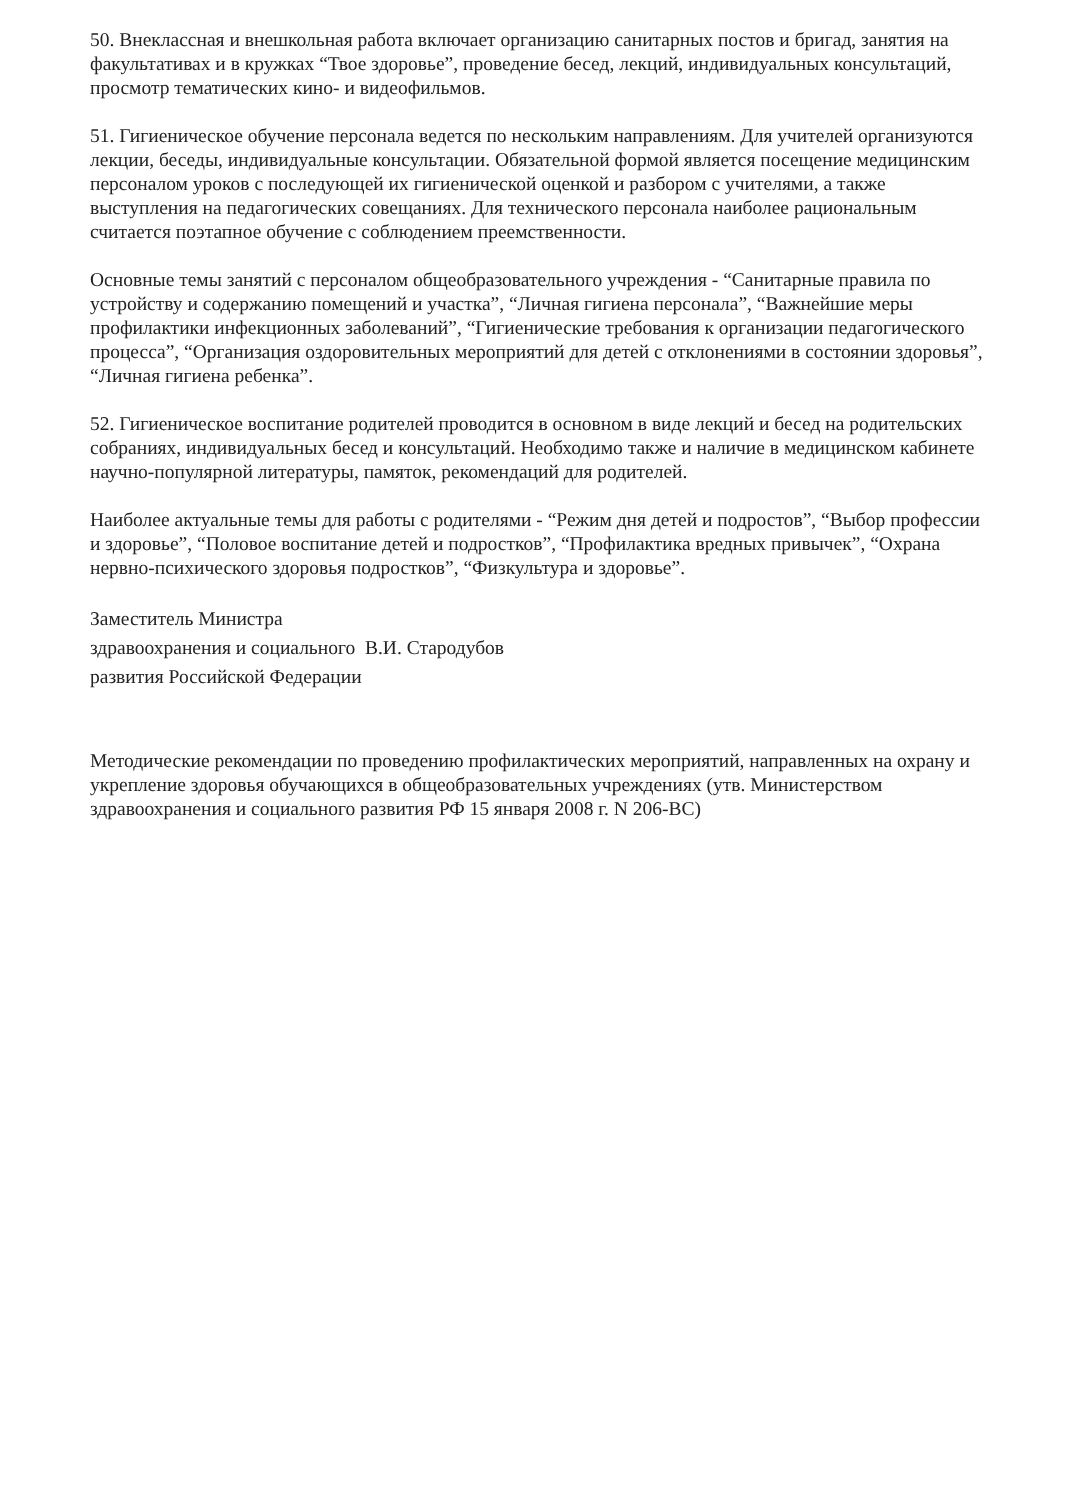50. Внеклассная и внешкольная работа включает организацию санитарных постов и бригад, занятия на факультативах и в кружках “Твое здоровье”, проведение бесед, лекций, индивидуальных консультаций, просмотр тематических кино- и видеофильмов.
51. Гигиеническое обучение персонала ведется по нескольким направлениям. Для учителей организуются лекции, беседы, индивидуальные консультации. Обязательной формой является посещение медицинским персоналом уроков с последующей их гигиенической оценкой и разбором с учителями, а также выступления на педагогических совещаниях. Для технического персонала наиболее рациональным считается поэтапное обучение с соблюдением преемственности.
Основные темы занятий с персоналом общеобразовательного учреждения - “Санитарные правила по устройству и содержанию помещений и участка”, “Личная гигиена персонала”, “Важнейшие меры профилактики инфекционных заболеваний”, “Гигиенические требования к организации педагогического процесса”, “Организация оздоровительных мероприятий для детей с отклонениями в состоянии здоровья”, “Личная гигиена ребенка”.
52. Гигиеническое воспитание родителей проводится в основном в виде лекций и бесед на родительских собраниях, индивидуальных бесед и консультаций. Необходимо также и наличие в медицинском кабинете научно-популярной литературы, памяток, рекомендаций для родителей.
Наиболее актуальные темы для работы с родителями - “Режим дня детей и подростов”, “Выбор профессии и здоровье”, “Половое воспитание детей и подростков”, “Профилактика вредных привычек”, “Охрана нервно-психического здоровья подростков”, “Физкультура и здоровье”.
Заместитель Министра
здравоохранения и социального В.И. Стародубов
развития Российской Федерации
Методические рекомендации по проведению профилактических мероприятий, направленных на охрану и укрепление здоровья обучающихся в общеобразовательных учреждениях (утв. Министерством здравоохранения и социального развития РФ 15 января 2008 г. N 206-ВС)